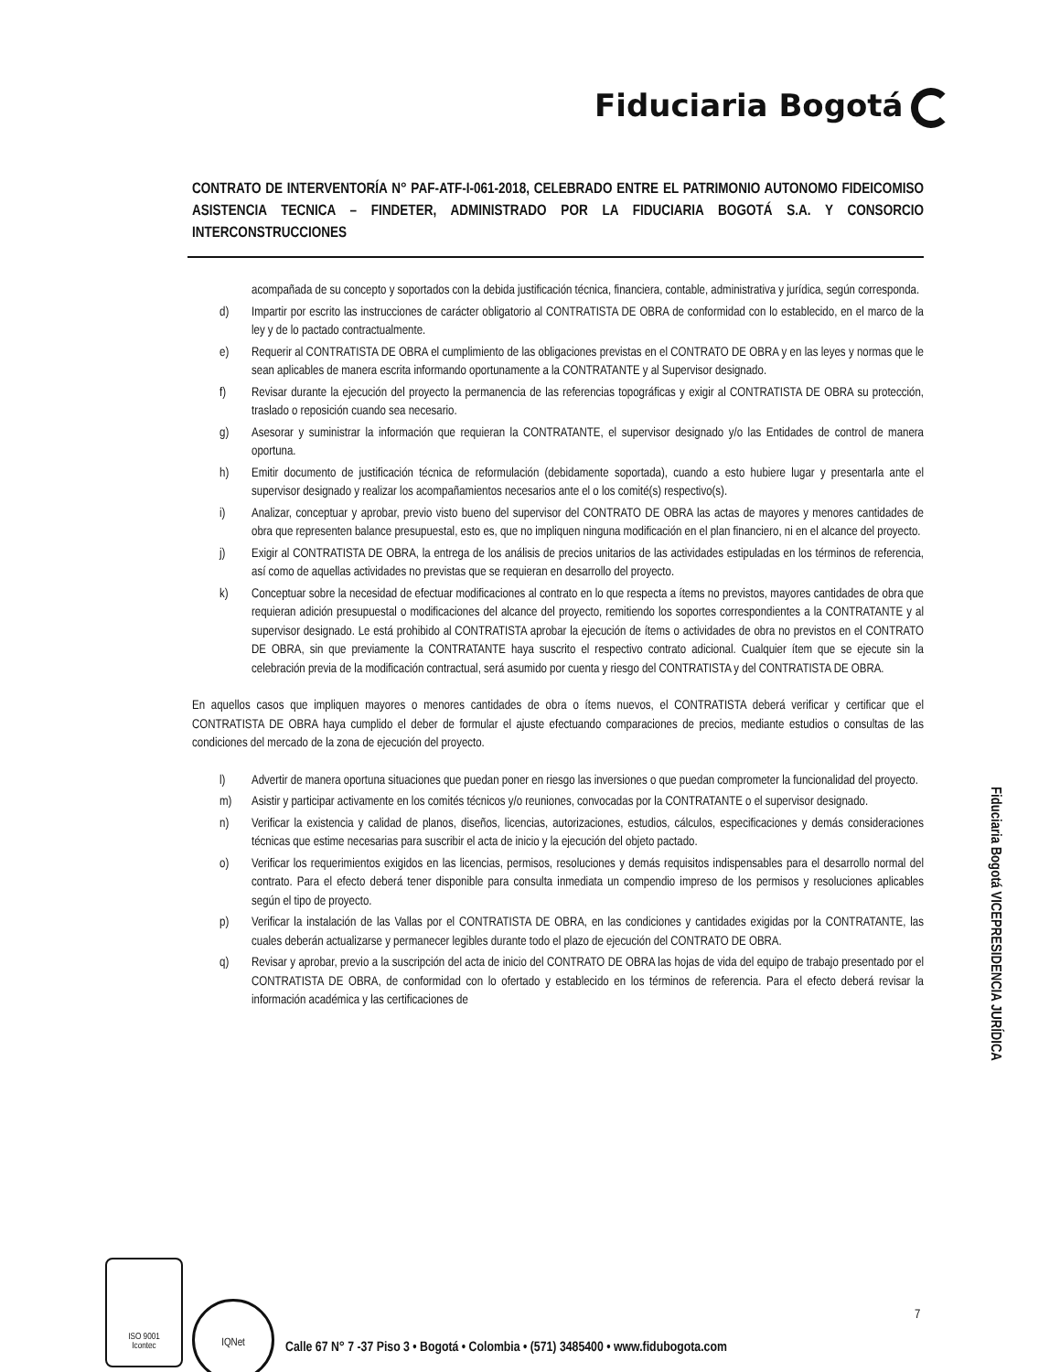Fiduciaria Bogotá
CONTRATO DE INTERVENTORÍA N° PAF-ATF-I-061-2018, CELEBRADO ENTRE EL PATRIMONIO AUTONOMO FIDEICOMISO ASISTENCIA TECNICA – FINDETER, ADMINISTRADO POR LA FIDUCIARIA BOGOTÁ S.A. Y CONSORCIO INTERCONSTRUCCIONES
acompañada de su concepto y soportados con la debida justificación técnica, financiera, contable, administrativa y jurídica, según corresponda.
d) Impartir por escrito las instrucciones de carácter obligatorio al CONTRATISTA DE OBRA de conformidad con lo establecido, en el marco de la ley y de lo pactado contractualmente.
e) Requerir al CONTRATISTA DE OBRA el cumplimiento de las obligaciones previstas en el CONTRATO DE OBRA y en las leyes y normas que le sean aplicables de manera escrita informando oportunamente a la CONTRATANTE y al Supervisor designado.
f) Revisar durante la ejecución del proyecto la permanencia de las referencias topográficas y exigir al CONTRATISTA DE OBRA su protección, traslado o reposición cuando sea necesario.
g) Asesorar y suministrar la información que requieran la CONTRATANTE, el supervisor designado y/o las Entidades de control de manera oportuna.
h) Emitir documento de justificación técnica de reformulación (debidamente soportada), cuando a esto hubiere lugar y presentarla ante el supervisor designado y realizar los acompañamientos necesarios ante el o los comité(s) respectivo(s).
i) Analizar, conceptuar y aprobar, previo visto bueno del supervisor del CONTRATO DE OBRA las actas de mayores y menores cantidades de obra que representen balance presupuestal, esto es, que no impliquen ninguna modificación en el plan financiero, ni en el alcance del proyecto.
j) Exigir al CONTRATISTA DE OBRA, la entrega de los análisis de precios unitarios de las actividades estipuladas en los términos de referencia, así como de aquellas actividades no previstas que se requieran en desarrollo del proyecto.
k) Conceptuar sobre la necesidad de efectuar modificaciones al contrato en lo que respecta a ítems no previstos, mayores cantidades de obra que requieran adición presupuestal o modificaciones del alcance del proyecto, remitiendo los soportes correspondientes a la CONTRATANTE y al supervisor designado. Le está prohibido al CONTRATISTA aprobar la ejecución de ítems o actividades de obra no previstos en el CONTRATO DE OBRA, sin que previamente la CONTRATANTE haya suscrito el respectivo contrato adicional. Cualquier ítem que se ejecute sin la celebración previa de la modificación contractual, será asumido por cuenta y riesgo del CONTRATISTA y del CONTRATISTA DE OBRA.
En aquellos casos que impliquen mayores o menores cantidades de obra o ítems nuevos, el CONTRATISTA deberá verificar y certificar que el CONTRATISTA DE OBRA haya cumplido el deber de formular el ajuste efectuando comparaciones de precios, mediante estudios o consultas de las condiciones del mercado de la zona de ejecución del proyecto.
l) Advertir de manera oportuna situaciones que puedan poner en riesgo las inversiones o que puedan comprometer la funcionalidad del proyecto.
m) Asistir y participar activamente en los comités técnicos y/o reuniones, convocadas por la CONTRATANTE o el supervisor designado.
n) Verificar la existencia y calidad de planos, diseños, licencias, autorizaciones, estudios, cálculos, especificaciones y demás consideraciones técnicas que estime necesarias para suscribir el acta de inicio y la ejecución del objeto pactado.
o) Verificar los requerimientos exigidos en las licencias, permisos, resoluciones y demás requisitos indispensables para el desarrollo normal del contrato. Para el efecto deberá tener disponible para consulta inmediata un compendio impreso de los permisos y resoluciones aplicables según el tipo de proyecto.
p) Verificar la instalación de las Vallas por el CONTRATISTA DE OBRA, en las condiciones y cantidades exigidas por la CONTRATANTE, las cuales deberán actualizarse y permanecer legibles durante todo el plazo de ejecución del CONTRATO DE OBRA.
q) Revisar y aprobar, previo a la suscripción del acta de inicio del CONTRATO DE OBRA las hojas de vida del equipo de trabajo presentado por el CONTRATISTA DE OBRA, de conformidad con lo ofertado y establecido en los términos de referencia. Para el efecto deberá revisar la información académica y las certificaciones de
Fiduciaria Bogotá VICEPRESIDENCIA JURÍDICA
7
ISO 9001
Icontec
IQNet
Calle 67 N° 7 -37 Piso 3 • Bogotá • Colombia • (571) 3485400 • www.fidubogota.com